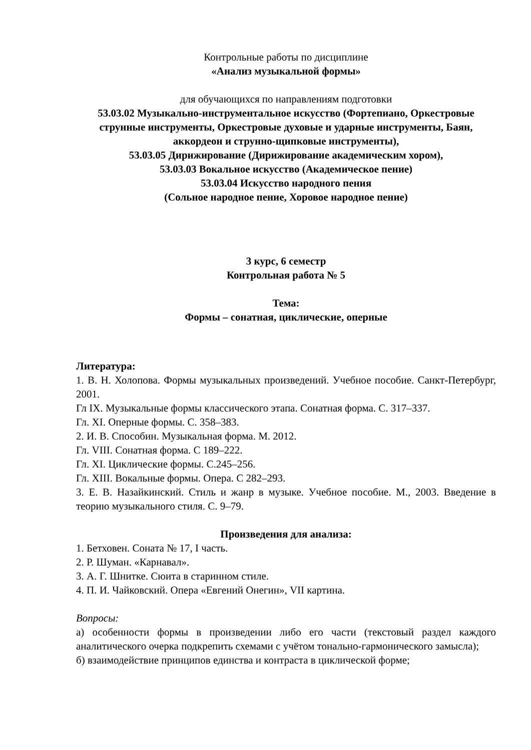Контрольные работы по дисциплине
«Анализ музыкальной формы»
для обучающихся по направлениям подготовки
53.03.02 Музыкально-инструментальное искусство (Фортепиано, Оркестровые струнные инструменты, Оркестровые духовые и ударные инструменты, Баян, аккордеон и струнно-щипковые инструменты),
53.03.05 Дирижирование (Дирижирование академическим хором),
53.03.03 Вокальное искусство (Академическое пение)
53.03.04 Искусство народного пения
(Сольное народное пение, Хоровое народное пение)
3 курс, 6 семестр
Контрольная работа № 5
Тема:
Формы – сонатная, циклические, оперные
Литература:
1. В. Н. Холопова. Формы музыкальных произведений. Учебное пособие. Санкт-Петербург, 2001.
Гл IX. Музыкальные формы классического этапа. Сонатная форма. С. 317–337.
Гл. XI. Оперные формы. С. 358–383.
2. И. В. Способин. Музыкальная форма. М. 2012.
Гл. VIII. Сонатная форма. С 189–222.
Гл. XI. Циклические формы. С.245–256.
Гл. XIII. Вокальные формы. Опера. С 282–293.
3. Е. В. Назайкинский. Стиль и жанр в музыке. Учебное пособие. М., 2003. Введение в теорию музыкального стиля. С. 9–79.
Произведения для анализа:
1. Бетховен. Соната № 17, I часть.
2. Р. Шуман. «Карнавал».
3. А. Г. Шнитке. Сюита в старинном стиле.
4. П. И. Чайковский. Опера «Евгений Онегин», VII картина.
Вопросы:
а) особенности формы в произведении либо его части (текстовый раздел каждого аналитического очерка подкрепить схемами с учётом тонально-гармонического замысла);
б) взаимодействие принципов единства и контраста в циклической форме;